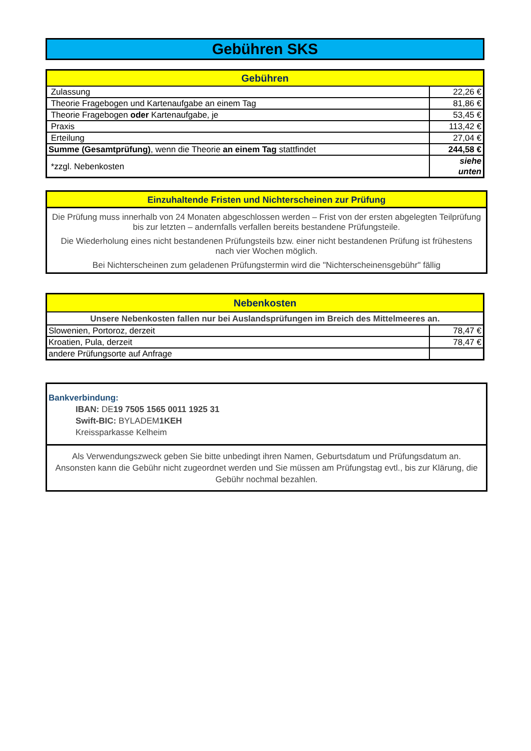Gebühren SKS
| Gebühren | |
| --- | --- |
| Zulassung | 22,26 € |
| Theorie Fragebogen und Kartenaufgabe an einem Tag | 81,86 € |
| Theorie Fragebogen oder Kartenaufgabe, je | 53,45 € |
| Praxis | 113,42 € |
| Erteilung | 27,04 € |
| Summe (Gesamtprüfung) , wenn die Theorie an einem Tag stattfindet | 244,58 € |
| *zzgl. Nebenkosten | siehe unten |
Einzuhaltende Fristen und Nichterscheinen zur Prüfung
Die Prüfung muss innerhalb von 24 Monaten abgeschlossen werden – Frist von der ersten abgelegten Teilprüfung bis zur letzten – andernfalls verfallen bereits bestandene Prüfungsteile.
Die Wiederholung eines nicht bestandenen Prüfungsteils bzw. einer nicht bestandenen Prüfung ist frühestens nach vier Wochen möglich.
Bei Nichterscheinen zum geladenen Prüfungstermin wird die "Nichterscheinensgebühr" fällig
| Nebenkosten | |
| --- | --- |
| Unsere Nebenkosten fallen nur bei Auslandsprüfungen im Breich des Mittelmeeres an. | |
| Slowenien, Portoroz, derzeit | 78,47 € |
| Kroatien, Pula, derzeit | 78,47 € |
| andere Prüfungsorte auf Anfrage | |
Bankverbindung:
IBAN: DE19 7505 1565 0011 1925 31
Swift-BIC: BYLADEM1KEH
Kreissparkasse Kelheim
Als Verwendungszweck geben Sie bitte unbedingt ihren Namen, Geburtsdatum und Prüfungsdatum an. Ansonsten kann die Gebühr nicht zugeordnet werden und Sie müssen am Prüfungstag evtl., bis zur Klärung, die Gebühr nochmal bezahlen.